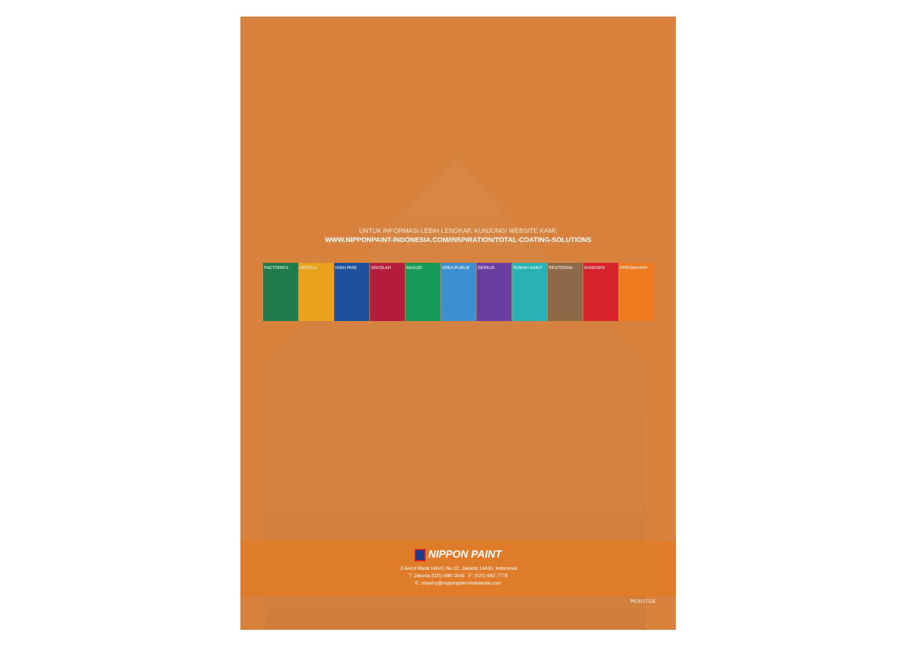UNTUK INFORMASI LEBIH LENGKAP, KUNJUNGI WEBSITE KAMI:
WWW.NIPPONPAINT-INDONESIA.COM/INSPIRATION/TOTAL-COATING-SOLUTIONS
FACTORIES HOTELS HIGH RISE SEKOLAH MASJID AREA PUBLIK GEREJA RUMAH SAKIT RESTORAN BANDARA PERUMAHAN
NIPPON PAINT
Jl Ancol Barat I/A5/C No.12, Jakarta 14430, Indonesia
T: Jakarta (021) 690 0546 F: (021) 692 7778
E: enquiry@nipponpaint-indonesia.com
PR201TCS